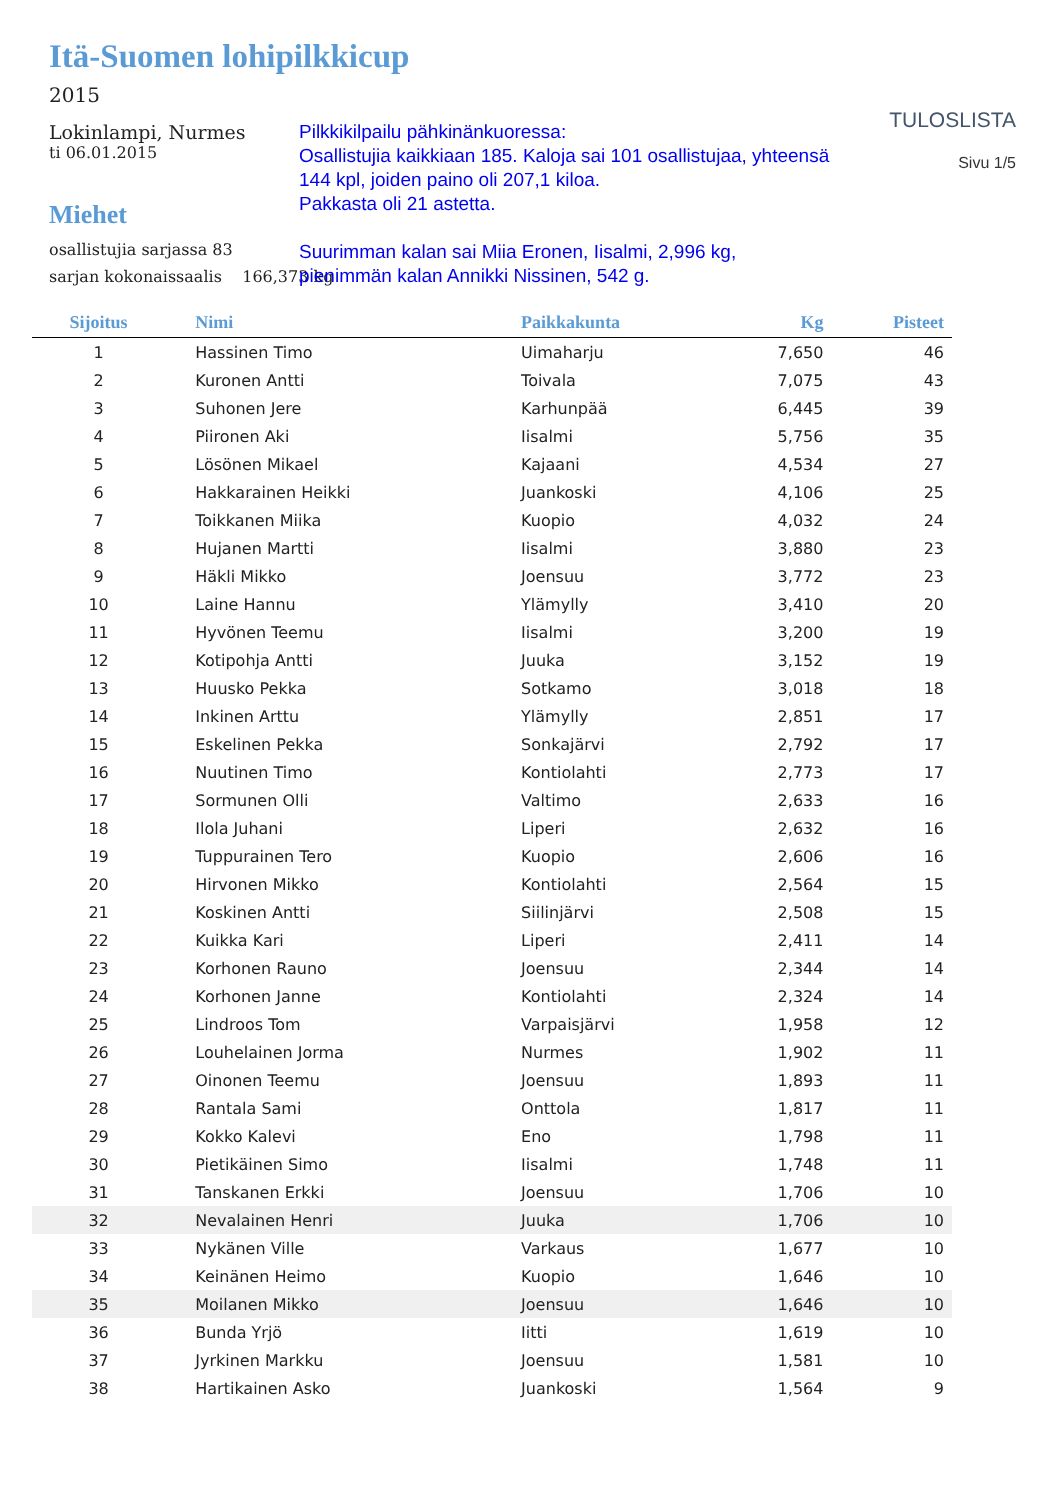Itä-Suomen lohipilkkicup
2015
Lokinlampi, Nurmes
ti 06.01.2015
Miehet
osallistujia sarjassa 83
sarjan kokonaissaalis 166,373 kg
Pilkkikilpailu pähkinänkuoressa:
Osallistujia kaikkiaan 185. Kaloja sai 101 osallistujaa, yhteensä 144 kpl, joiden paino oli 207,1 kiloa.
Pakkasta oli 21 astetta.
Suurimman kalan sai Miia Eronen, Iisalmi, 2,996 kg, pienimmän kalan Annikki Nissinen, 542 g.
TULOSLISTA
Sivu 1/5
| Sijoitus | Nimi | Paikkakunta | Kg | Pisteet |
| --- | --- | --- | --- | --- |
| 1 | Hassinen Timo | Uimaharju | 7,650 | 46 |
| 2 | Kuronen Antti | Toivala | 7,075 | 43 |
| 3 | Suhonen Jere | Karhunpää | 6,445 | 39 |
| 4 | Piironen Aki | Iisalmi | 5,756 | 35 |
| 5 | Lösönen Mikael | Kajaani | 4,534 | 27 |
| 6 | Hakkarainen Heikki | Juankoski | 4,106 | 25 |
| 7 | Toikkanen Miika | Kuopio | 4,032 | 24 |
| 8 | Hujanen Martti | Iisalmi | 3,880 | 23 |
| 9 | Häkli Mikko | Joensuu | 3,772 | 23 |
| 10 | Laine Hannu | Ylämylly | 3,410 | 20 |
| 11 | Hyvönen Teemu | Iisalmi | 3,200 | 19 |
| 12 | Kotipohja Antti | Juuka | 3,152 | 19 |
| 13 | Huusko Pekka | Sotkamo | 3,018 | 18 |
| 14 | Inkinen Arttu | Ylämylly | 2,851 | 17 |
| 15 | Eskelinen Pekka | Sonkajärvi | 2,792 | 17 |
| 16 | Nuutinen Timo | Kontiolahti | 2,773 | 17 |
| 17 | Sormunen Olli | Valtimo | 2,633 | 16 |
| 18 | Ilola Juhani | Liperi | 2,632 | 16 |
| 19 | Tuppurainen Tero | Kuopio | 2,606 | 16 |
| 20 | Hirvonen Mikko | Kontiolahti | 2,564 | 15 |
| 21 | Koskinen Antti | Siilinjärvi | 2,508 | 15 |
| 22 | Kuikka Kari | Liperi | 2,411 | 14 |
| 23 | Korhonen Rauno | Joensuu | 2,344 | 14 |
| 24 | Korhonen Janne | Kontiolahti | 2,324 | 14 |
| 25 | Lindroos Tom | Varpaisjärvi | 1,958 | 12 |
| 26 | Louhelainen Jorma | Nurmes | 1,902 | 11 |
| 27 | Oinonen Teemu | Joensuu | 1,893 | 11 |
| 28 | Rantala Sami | Onttola | 1,817 | 11 |
| 29 | Kokko Kalevi | Eno | 1,798 | 11 |
| 30 | Pietikäinen Simo | Iisalmi | 1,748 | 11 |
| 31 | Tanskanen Erkki | Joensuu | 1,706 | 10 |
| 32 | Nevalainen Henri | Juuka | 1,706 | 10 |
| 33 | Nykänen Ville | Varkaus | 1,677 | 10 |
| 34 | Keinänen Heimo | Kuopio | 1,646 | 10 |
| 35 | Moilanen Mikko | Joensuu | 1,646 | 10 |
| 36 | Bunda Yrjö | Iitti | 1,619 | 10 |
| 37 | Jyrkinen Markku | Joensuu | 1,581 | 10 |
| 38 | Hartikainen Asko | Juankoski | 1,564 | 9 |